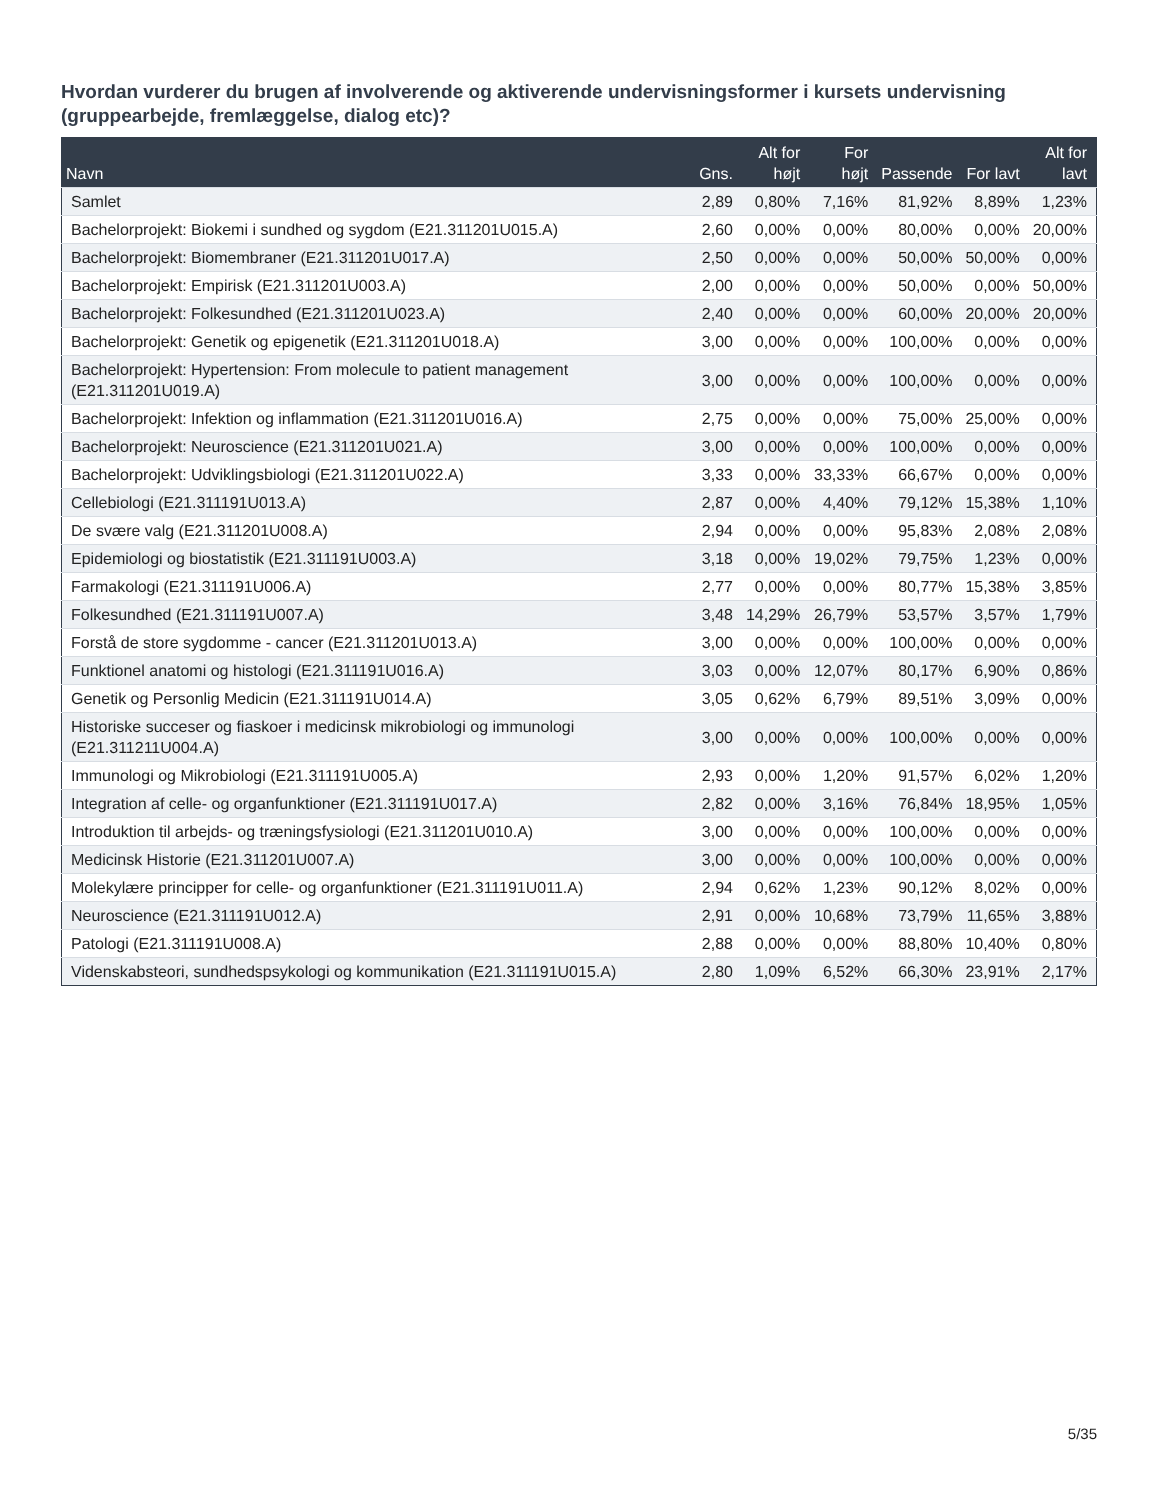Hvordan vurderer du brugen af involverende og aktiverende undervisningsformer i kursets undervisning (gruppearbejde, fremlæggelse, dialog etc)?
| Navn | Gns. | Alt for højt | For højt | Passende | For lavt | Alt for lavt |
| --- | --- | --- | --- | --- | --- | --- |
| Samlet | 2,89 | 0,80% | 7,16% | 81,92% | 8,89% | 1,23% |
| Bachelorprojekt: Biokemi i sundhed og sygdom (E21.311201U015.A) | 2,60 | 0,00% | 0,00% | 80,00% | 0,00% | 20,00% |
| Bachelorprojekt: Biomembraner (E21.311201U017.A) | 2,50 | 0,00% | 0,00% | 50,00% | 50,00% | 0,00% |
| Bachelorprojekt: Empirisk (E21.311201U003.A) | 2,00 | 0,00% | 0,00% | 50,00% | 0,00% | 50,00% |
| Bachelorprojekt: Folkesundhed (E21.311201U023.A) | 2,40 | 0,00% | 0,00% | 60,00% | 20,00% | 20,00% |
| Bachelorprojekt: Genetik og epigenetik (E21.311201U018.A) | 3,00 | 0,00% | 0,00% | 100,00% | 0,00% | 0,00% |
| Bachelorprojekt: Hypertension: From molecule to patient management (E21.311201U019.A) | 3,00 | 0,00% | 0,00% | 100,00% | 0,00% | 0,00% |
| Bachelorprojekt: Infektion og inflammation (E21.311201U016.A) | 2,75 | 0,00% | 0,00% | 75,00% | 25,00% | 0,00% |
| Bachelorprojekt: Neuroscience (E21.311201U021.A) | 3,00 | 0,00% | 0,00% | 100,00% | 0,00% | 0,00% |
| Bachelorprojekt: Udviklingsbiologi (E21.311201U022.A) | 3,33 | 0,00% | 33,33% | 66,67% | 0,00% | 0,00% |
| Cellebiologi (E21.311191U013.A) | 2,87 | 0,00% | 4,40% | 79,12% | 15,38% | 1,10% |
| De svære valg (E21.311201U008.A) | 2,94 | 0,00% | 0,00% | 95,83% | 2,08% | 2,08% |
| Epidemiologi og biostatistik (E21.311191U003.A) | 3,18 | 0,00% | 19,02% | 79,75% | 1,23% | 0,00% |
| Farmakologi (E21.311191U006.A) | 2,77 | 0,00% | 0,00% | 80,77% | 15,38% | 3,85% |
| Folkesundhed (E21.311191U007.A) | 3,48 | 14,29% | 26,79% | 53,57% | 3,57% | 1,79% |
| Forstå de store sygdomme - cancer (E21.311201U013.A) | 3,00 | 0,00% | 0,00% | 100,00% | 0,00% | 0,00% |
| Funktionel anatomi og histologi (E21.311191U016.A) | 3,03 | 0,00% | 12,07% | 80,17% | 6,90% | 0,86% |
| Genetik og Personlig Medicin (E21.311191U014.A) | 3,05 | 0,62% | 6,79% | 89,51% | 3,09% | 0,00% |
| Historiske succeser og fiaskoer i medicinsk mikrobiologi og immunologi (E21.311211U004.A) | 3,00 | 0,00% | 0,00% | 100,00% | 0,00% | 0,00% |
| Immunologi og Mikrobiologi (E21.311191U005.A) | 2,93 | 0,00% | 1,20% | 91,57% | 6,02% | 1,20% |
| Integration af celle- og organfunktioner (E21.311191U017.A) | 2,82 | 0,00% | 3,16% | 76,84% | 18,95% | 1,05% |
| Introduktion til arbejds- og træningsfysiologi (E21.311201U010.A) | 3,00 | 0,00% | 0,00% | 100,00% | 0,00% | 0,00% |
| Medicinsk Historie (E21.311201U007.A) | 3,00 | 0,00% | 0,00% | 100,00% | 0,00% | 0,00% |
| Molekylære principper for celle- og organfunktioner (E21.311191U011.A) | 2,94 | 0,62% | 1,23% | 90,12% | 8,02% | 0,00% |
| Neuroscience (E21.311191U012.A) | 2,91 | 0,00% | 10,68% | 73,79% | 11,65% | 3,88% |
| Patologi (E21.311191U008.A) | 2,88 | 0,00% | 0,00% | 88,80% | 10,40% | 0,80% |
| Videnskabsteori, sundhedspsykologi og kommunikation (E21.311191U015.A) | 2,80 | 1,09% | 6,52% | 66,30% | 23,91% | 2,17% |
5/35